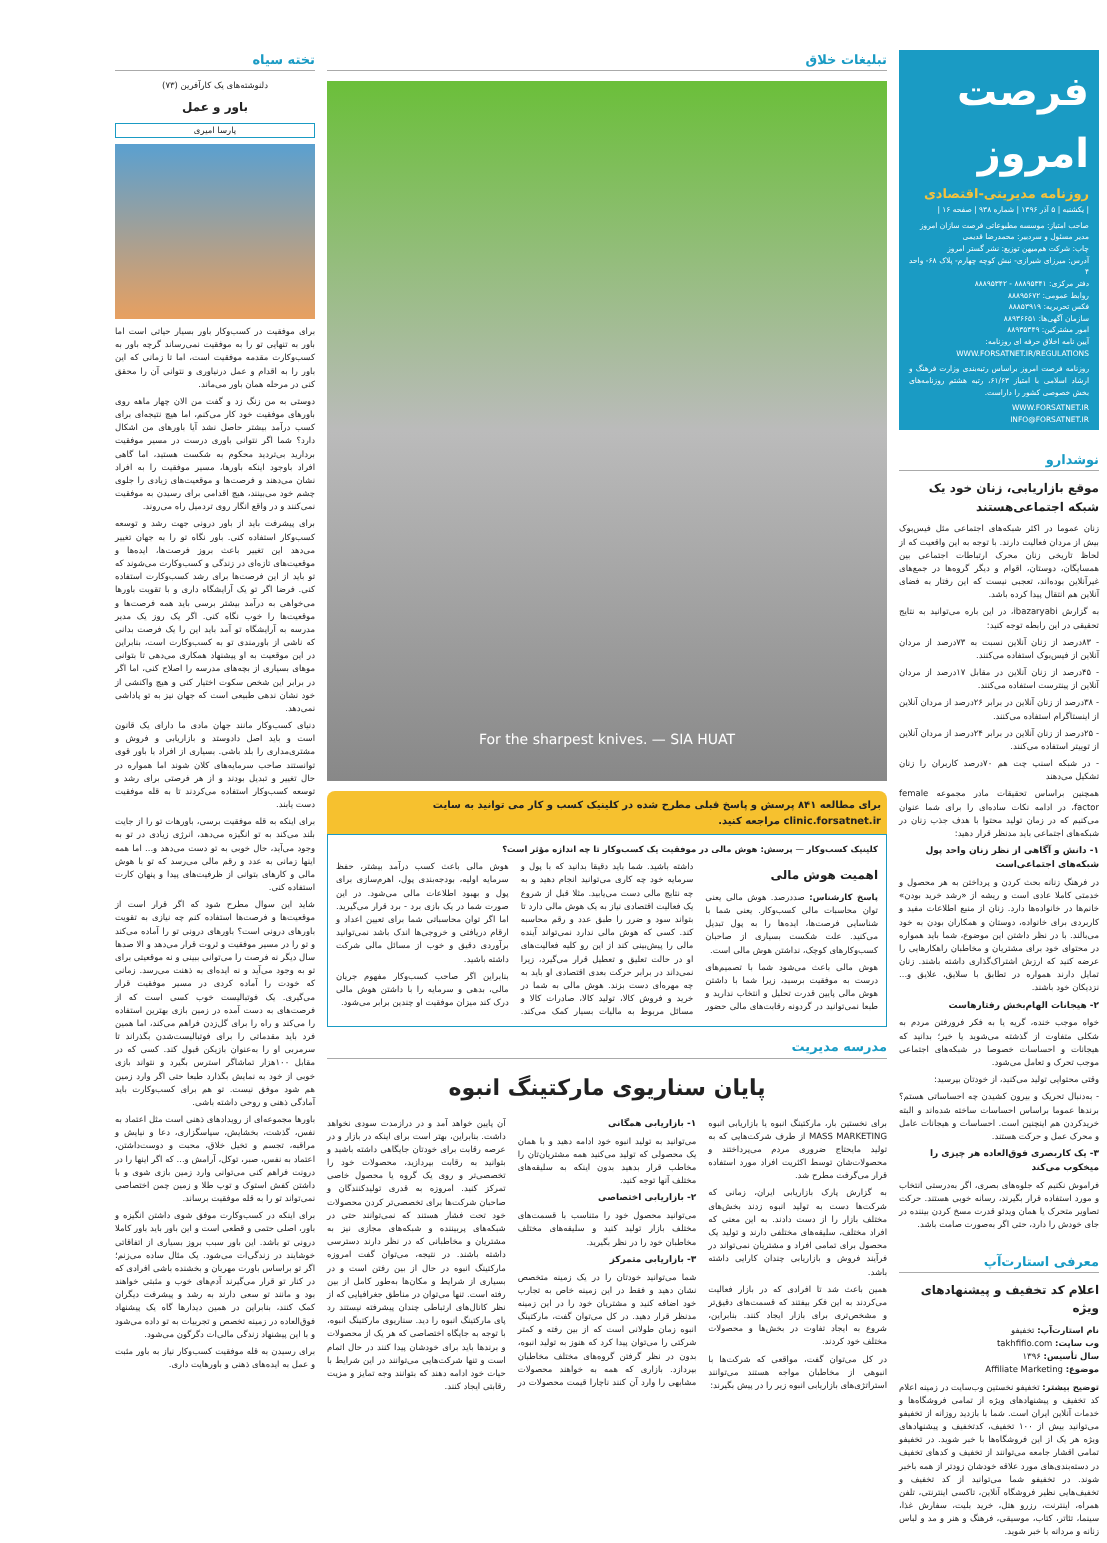فرصت امروز
روزنامه مدیریتی-اقتصادی
| یکشنبه | ۵ آذر ۱۳۹۶ | شماره ۹۳۸ | صفحه ۱۶ |
صاحب امتیاز: موسسه مطبوعاتی فرصت سازان امروز
مدیر مسئول و سردبیر: محمدرضا قدیمی
چاپ: شرکت هم‌میهن توزیع: نشر گستر امروز
آدرس: میرزای شیرازی- نبش کوچه چهارم- پلاک ۶۸- واحد ۴
دفتر مرکزی: ۸۸۸۹۵۳۴۱ - ۸۸۸۹۵۳۴۲
روابط عمومی: ۸۸۸۹۵۶۷۲
فکس تحریریه: ۸۸۸۵۳۹۱۹
سازمان آگهی‌ها: ۸۸۹۳۶۶۵۱
امور مشترکین: ۸۸۹۳۵۳۴۹
آیین نامه اخلاق حرفه ای روزنامه:
WWW.FORSATNET.IR/REGULATIONS
روزنامه فرصت امروز براساس رتبه‌بندی وزارت فرهنگ و ارشاد اسلامی با امتیاز ۶۱/۶۳، رتبه هشتم روزنامه‌های بخش خصوصی کشور را داراست.
WWW.FORSATNET.IR
INFO@FORSATNET.IR
نوشدارو
موقع بازاریابی، زنان خود یک شبکه اجتماعی‌هستند
زنان عموما در اکثر شبکه‌های اجتماعی مثل فیس‌بوک بیش از مردان فعالیت دارند. با توجه به این واقعیت که از لحاظ تاریخی زنان محرک ارتباطات اجتماعی بین همسایگان، دوستان، اقوام و دیگر گروه‌ها در جمع‌های غیرآنلاین بوده‌اند، تعجبی نیست که این رفتار به فضای آنلاین هم انتقال پیدا کرده باشد.
به گزارش ibazaryabi، در این باره می‌توانید به نتایج تحقیقی در این رابطه توجه کنید:
- ۸۳درصد از زنان آنلاین نسبت به ۷۳درصد از مردان آنلاین از فیس‌بوک استفاده می‌کنند.
- ۴۵درصد از زنان آنلاین در مقابل ۱۷درصد از مردان آنلاین از پینترست استفاده می‌کنند.
- ۳۸درصد از زنان آنلاین در برابر ۲۶درصد از مردان آنلاین از اینستاگرام استفاده می‌کنند.
- ۲۵درصد از زنان آنلاین در برابر ۲۴درصد از مردان آنلاین از توییتر استفاده می‌کنند.
- در شبکه اسنپ چت هم ۷۰درصد کاربران را زنان تشکیل می‌دهند
همچنین براساس تحقیقات مادر مجموعه female factor، در ادامه نکات ساده‌ای را برای شما عنوان می‌کنیم که در زمان تولید محتوا با هدف جذب زنان در شبکه‌های اجتماعی باید مدنظر قرار دهید:
۱- دانش و آگاهی از نظر زنان واحد پول شبکه‌های اجتماعی‌است
در فرهنگ زنانه بحث کردن و پرداختن به هر محصول و خدمتی کاملا عادی است و ریشه از «رشد خرید بودن» خانم‌ها در خانواده‌ها دارد. زنان از منبع اطلاعات مفید و کاربردی برای خانواده، دوستان و همکاران بودن به خود می‌بالند. با در نظر داشتن این موضوع، شما باید همواره در محتوای خود برای مشتریان و مخاطبان راهکارهایی را عرضه کنید که ارزش اشتراک‌گذاری داشته باشند. زنان تمایل دارند همواره در تطابق با سلایق، علایق و... نزدیکان خود باشند.
۲- هیجانات الهام‌بخش رفتارهاست
خواه موجب خنده، گریه یا به فکر فرورفتن مردم به شکلی متفاوت از گذشته می‌شوید یا خیر؛ بدانید که هیجانات و احساسات خصوصا در شبکه‌های اجتماعی موجب تحرک و تعامل می‌شود.
وقتی محتوایی تولید می‌کنید، از خودتان بپرسید:
- به‌دنبال تحریک و بیرون کشیدن چه احساساتی هستم؟ برندها عموما براساس احساسات ساخته شده‌اند و البته خریدکردن هم اینچنین است. احساسات و هیجانات عامل و محرک عمل و حرکت هستند.
۳- یک کاربصری فوق‌العاده هر چیزی را میخکوب می‌کند
فراموش نکنیم که جلوه‌های بصری، اگر به‌درستی انتخاب و مورد استفاده قرار بگیرند، رسانه خوبی هستند. حرکت تصاویر متحرک یا همان ویدئو قدرت مسخ کردن بیننده در جای خودش را دارد، حتی اگر به‌صورت صامت باشد.
معرفی استارت‌آپ
اعلام کد تخفیف و پیشنهادهای ویژه
نام استارت‌آپ: تخفیفو
وب سایت: takhfifio.com
سال تأسیس: ۱۳۹۶
موضوع: Affiliate Marketing
توضیح بیشتر: تخفیفو نخستین وب‌سایت در زمینه اعلام کد تخفیف و پیشنهادهای ویژه از تمامی فروشگاه‌ها و خدمات آنلاین ایران است. شما با بازدید روزانه از تخفیفو می‌توانید بیش از ۱۰۰ تخفیف، کدتخفیف و پیشنهادهای ویژه هر یک از این فروشگاه‌ها با خبر شوید. در تخفیفو تمامی اقشار جامعه می‌توانند از تخفیف و کدهای تخفیف در دسته‌بندی‌های مورد علاقه خودشان زودتر از همه باخبر شوند. در تخفیفو شما می‌توانید از کد تخفیف و تخفیف‌هایی نظیر فروشگاه آنلاین، تاکسی اینترنتی، تلفن همراه، اینترنت، رزرو هتل، خرید بلیت، سفارش غذا، سینما، تئاتر، کتاب، موسیقی، فرهنگ و هنر و مد و لباس زنانه و مردانه با خبر شوید.
تبلیغات خلاق
For the sharpest knives. — SIA HUAT
برای مطالعه ۸۴۱ پرسش و پاسخ قبلی مطرح شده در کلینیک کسب و کار می توانید به سایت clinic.forsatnet.ir مراجعه کنید.
کلینیک کسب‌وکار — پرسش: هوش مالی در موفقیت یک کسب‌وکار تا چه اندازه مؤثر است؟
اهمیت هوش مالی
پاسخ کارشناس: صددرصد. هوش مالی یعنی توان محاسبات مالی کسب‌وکار. یعنی شما با شناسایی فرصت‌ها، ایده‌ها را به پول تبدیل می‌کنید. علت شکست بسیاری از صاحبان کسب‌وکارهای کوچک، نداشتن هوش مالی است.
هوش مالی باعث می‌شود شما با تصمیم‌های درست به موفقیت برسید، زیرا شما با داشتن هوش مالی پایین قدرت تحلیل و انتخاب ندارید و طبعا نمی‌توانید در گردونه رقابت‌های مالی حضور داشته باشید. شما باید دقیقا بدانید که با پول و سرمایه خود چه کاری می‌توانید انجام دهید و به چه نتایج مالی دست می‌یابید. مثلا قبل از شروع یک فعالیت اقتصادی نیاز به یک هوش مالی دارد تا بتواند سود و ضرر را طبق عدد و رقم محاسبه کند. کسی که هوش مالی ندارد نمی‌تواند آینده مالی را پیش‌بینی کند از این رو کلیه فعالیت‌های او در حالت تعلیق و تعطیل قرار می‌گیرد، زیرا نمی‌داند در برابر حرکت بعدی اقتصادی او باید به چه مهره‌ای دست بزند. هوش مالی به شما در خرید و فروش کالا، تولید کالا، صادرات کالا و مسائل مربوط به مالیات بسیار کمک می‌کند. هوش مالی باعث کسب درآمد بیشتر، حفظ سرمایه اولیه، بودجه‌بندی پول، اهرم‌سازی برای پول و بهبود اطلاعات مالی می‌شود. در این صورت شما در یک بازی برد - برد قرار می‌گیرید. اما اگر توان محاسباتی شما برای تعیین اعداد و ارقام دریافتی و خروجی‌ها اندک باشد نمی‌توانید برآوردی دقیق و خوب از مسائل مالی شرکت داشته باشید.
بنابراین اگر صاحب کسب‌وکار مفهوم جریان مالی، بدهی و سرمایه را با داشتن هوش مالی درک کند میزان موفقیت او چندین برابر می‌شود.
مدرسه مدیریت
پایان سناریوی مارکتینگ انبوه
برای نخستین بار، مارکتینگ انبوه یا بازاریابی انبوه MASS MARKETING از طرف شرکت‌هایی که به تولید مایحتاج ضروری مردم می‌پرداختند و محصولات‌شان توسط اکثریت افراد مورد استفاده قرار می‌گرفت مطرح شد.
به گزارش پارک بازاریابی ایران، زمانی که شرکت‌ها دست به تولید انبوه زدند بخش‌های مختلف بازار را از دست دادند. به این معنی که افراد مختلف، سلیقه‌های مختلفی دارند و تولید یک محصول برای تمامی افراد و مشتریان نمی‌تواند در فرآیند فروش و بازاریابی چندان کارایی داشته باشد.
همین باعث شد تا افرادی که در بازار فعالیت می‌کردند به این فکر بیفتند که قسمت‌های دقیق‌تر و مشخص‌تری برای بازار ایجاد کنند. بنابراین، شروع به ایجاد تفاوت در بخش‌ها و محصولات مختلف خود کردند.
در کل می‌توان گفت، مواقعی که شرکت‌ها با انبوهی از مخاطبان مواجه هستند می‌توانند استراتژی‌های بازاریابی انبوه زیر را در پیش بگیرند:
۱- بازاریابی همگانی
می‌توانید به تولید انبوه خود ادامه دهید و با همان یک محصولی که تولید می‌کنید همه مشتریان‌تان را مخاطب قرار بدهید بدون اینکه به سلیقه‌های مختلف آنها توجه کنید.
۲- بازاریابی اختصاصی
می‌توانید محصول خود را متناسب با قسمت‌های مختلف بازار تولید کنید و سلیقه‌های مختلف مخاطبان خود را در نظر بگیرید.
۳- بازاریابی متمرکز
شما می‌توانید خودتان را در یک زمینه متخصص نشان دهید و فقط در این زمینه خاص به تجارب خود اضافه کنید و مشتریان خود را در این زمینه مدنظر قرار دهید. در کل می‌توان گفت، مارکتینگ انبوه زمان طولانی است که از بین رفته و کمتر شرکتی را می‌توان پیدا کرد که هنوز به تولید انبوه، بدون در نظر گرفتن گروه‌های مختلف مخاطبان بپردازد. بازاری که همه به خواهند محصولات مشابهی را وارد آن کنند ناچارا قیمت محصولات در آن پایین خواهد آمد و در درازمدت سودی نخواهد داشت. بنابراین، بهتر است برای اینکه در بازار و در عرصه رقابت برای خودتان جایگاهی داشته باشید و بتوانید به رقابت بپردازید، محصولات خود را تخصصی‌تر و روی یک گروه یا محصول خاصی تمرکز کنید. امروزه به قدری تولیدکنندگان و صاحبان شرکت‌ها برای تخصصی‌تر کردن محصولات خود تحت فشار هستند که نمی‌توانند حتی در شبکه‌های پربیننده و شبکه‌های مجازی نیز به مشتریان و مخاطبانی که در نظر دارند دسترسی داشته باشند. در نتیجه، می‌توان گفت امروزه مارکتینگ انبوه در حال از بین رفتن است و در بسیاری از شرایط و مکان‌ها به‌طور کامل از بین رفته است. تنها می‌توان در مناطق جغرافیایی که از نظر کانال‌های ارتباطی چندان پیشرفته نیستند رد پای مارکتینگ انبوه را دید. سناریوی مارکتینگ انبوه، با توجه به جایگاه اختصاصی که هر یک از محصولات و برندها باید برای خودشان پیدا کنند در حال اتمام است و تنها شرکت‌هایی می‌توانند در این شرایط با حیات خود ادامه دهند که بتوانند وجه تمایز و مزیت رقابتی ایجاد کنند.
تخته سیاه
دلنوشته‌های یک کارآفرین (۷۳)
باور و عمل
پارسا امیری
برای موفقیت در کسب‌وکار باور بسیار حیاتی است اما باور به تنهایی تو را به موفقیت نمی‌رساند گرچه باور به کسب‌وکارت مقدمه موفقیت است، اما تا زمانی که این باور را به اقدام و عمل درنیاوری و نتوانی آن را محقق کنی در مرحله همان باور می‌ماند.
دوستی به من زنگ زد و گفت من الان چهار ماهه روی باورهای موفقیت خود کار می‌کنم، اما هیچ نتیجه‌ای برای کسب درآمد بیشتر حاصل نشد آیا باورهای من اشکال دارد؟ شما اگر نتوانی باوری درست در مسیر موفقیت بردارید بی‌تردید محکوم به شکست هستید، اما گاهی افراد باوجود اینکه باورها، مسیر موفقیت را به افراد نشان می‌دهند و فرصت‌ها و موقعیت‌های زیادی را جلوی چشم خود می‌بینند، هیچ اقدامی برای رسیدن به موفقیت نمی‌کنند و در واقع انگار روی تردمیل راه می‌روند.
برای پیشرفت باید از باور درونی جهت رشد و توسعه کسب‌وکار استفاده کنی. باور نگاه تو را به جهان تغییر می‌دهد این تغییر باعث بروز فرصت‌ها، ایده‌ها و موقعیت‌های تازه‌ای در زندگی و کسب‌وکارت می‌شوند که تو باید از این فرصت‌ها برای رشد کسب‌وکارت استفاده کنی. فرضا اگر تو یک آرایشگاه داری و با تقویت باورها می‌خواهی به درآمد بیشتر برسی باید همه فرصت‌ها و موقعیت‌ها را خوب نگاه کنی. اگر یک روز یک مدیر مدرسه به آرایشگاه تو آمد باید این را یک فرصت بدانی که ناشی از باورمندی تو به کسب‌وکارت است، بنابراین در این موقعیت به او پیشنهاد همکاری می‌دهی تا بتوانی موهای بسیاری از بچه‌های مدرسه را اصلاح کنی، اما اگر در برابر این شخص سکوت اختیار کنی و هیچ واکنشی از خود نشان ندهی طبیعی است که جهان نیز به تو پاداشی نمی‌دهد.
دنیای کسب‌وکار مانند جهان مادی ما دارای یک قانون است و باید اصل دادوستد و بازاریابی و فروش و مشتری‌مداری را بلد باشی. بسیاری از افراد با باور قوی توانستند صاحب سرمایه‌های کلان شوند اما همواره در حال تغییر و تبدیل بودند و از هر فرصتی برای رشد و توسعه کسب‌وکار استفاده می‌کردند تا به قله موفقیت دست یابند.
برای اینکه به قله موفقیت برسی، باورهات تو را از جایت بلند می‌کند به تو انگیزه می‌دهد، انرژی زیادی در تو به وجود می‌آید، حال خوبی به تو دست می‌دهد و... اما همه اینها زمانی به عدد و رقم مالی می‌رسد که تو با هوش مالی و کارهای بتوانی از ظرفیت‌های پیدا و پنهان کارت استفاده کنی.
شاید این سوال مطرح شود که اگر قرار است از موقعیت‌ها و فرصت‌ها استفاده کنم چه نیازی به تقویت باورهای درونی است؟ باورهای درونی تو را آماده می‌کند و تو را در مسیر موفقیت و ثروت قرار می‌دهد و الا صدها سال دیگر نه فرصت را می‌توانی ببینی و نه موقعیتی برای تو به وجود می‌آید و نه ایده‌ای به ذهنت می‌رسد. زمانی که خودت را آماده کردی در مسیر موفقیت قرار می‌گیری. یک فوتبالیست خوب کسی است که از فرصت‌های به دست آمده در زمین بازی بهترین استفاده را می‌کند و راه را برای گل‌زدن فراهم می‌کند، اما همین فرد باید مقدماتی را برای فوتبالیست‌شدن بگذراند تا سرمربی او را به‌عنوان بازیکن قبول کند. کسی که در مقابل ۱۰۰هزار تماشاگر استرس بگیرد و نتواند بازی خوبی از خود به نمایش بگذارد طبعا حتی اگر وارد زمین هم شود موفق نیست. تو هم برای کسب‌وکارت باید آمادگی ذهنی و روحی داشته باشی.
باورها مجموعه‌ای از رویدادهای ذهنی است مثل اعتماد به نفس، گذشت، بخشایش، سپاسگزاری، دعا و نیایش و مراقبه، تجسم و تخیل خلاق، محبت و دوست‌داشتن، اعتماد به نفس، صبر، توکل، آرامش و... که اگر اینها را در درونت فراهم کنی می‌توانی وارد زمین بازی شوی و با داشتن کفش استوک و توپ طلا و زمین چمن اختصاصی نمی‌تواند تو را به قله موفقیت برساند.
برای اینکه در کسب‌وکارت موفق شوی داشتن انگیزه و باور، اصلی حتمی و قطعی است و این باور باید باور کاملا درونی تو باشد. این باور سبب بروز بسیاری از اتفاقاتی خوشایند در زندگی‌ات می‌شود. یک مثال ساده می‌زنم؛ اگر تو براساس باورت مهربان و بخشنده باشی افرادی که در کنار تو قرار می‌گیرند آدم‌های خوب و مثبتی خواهند بود و مانند تو سعی دارند به رشد و پیشرفت دیگران کمک کنند، بنابراین در همین دیدارها گاه یک پیشنهاد فوق‌العاده در زمینه تخصص و تجربیات به تو داده می‌شود و با این پیشنهاد زندگی مالی‌ات دگرگون می‌شود.
برای رسیدن به قله موفقیت کسب‌وکار نیاز به باور مثبت و عمل به ایده‌های ذهنی و باورهایت داری.